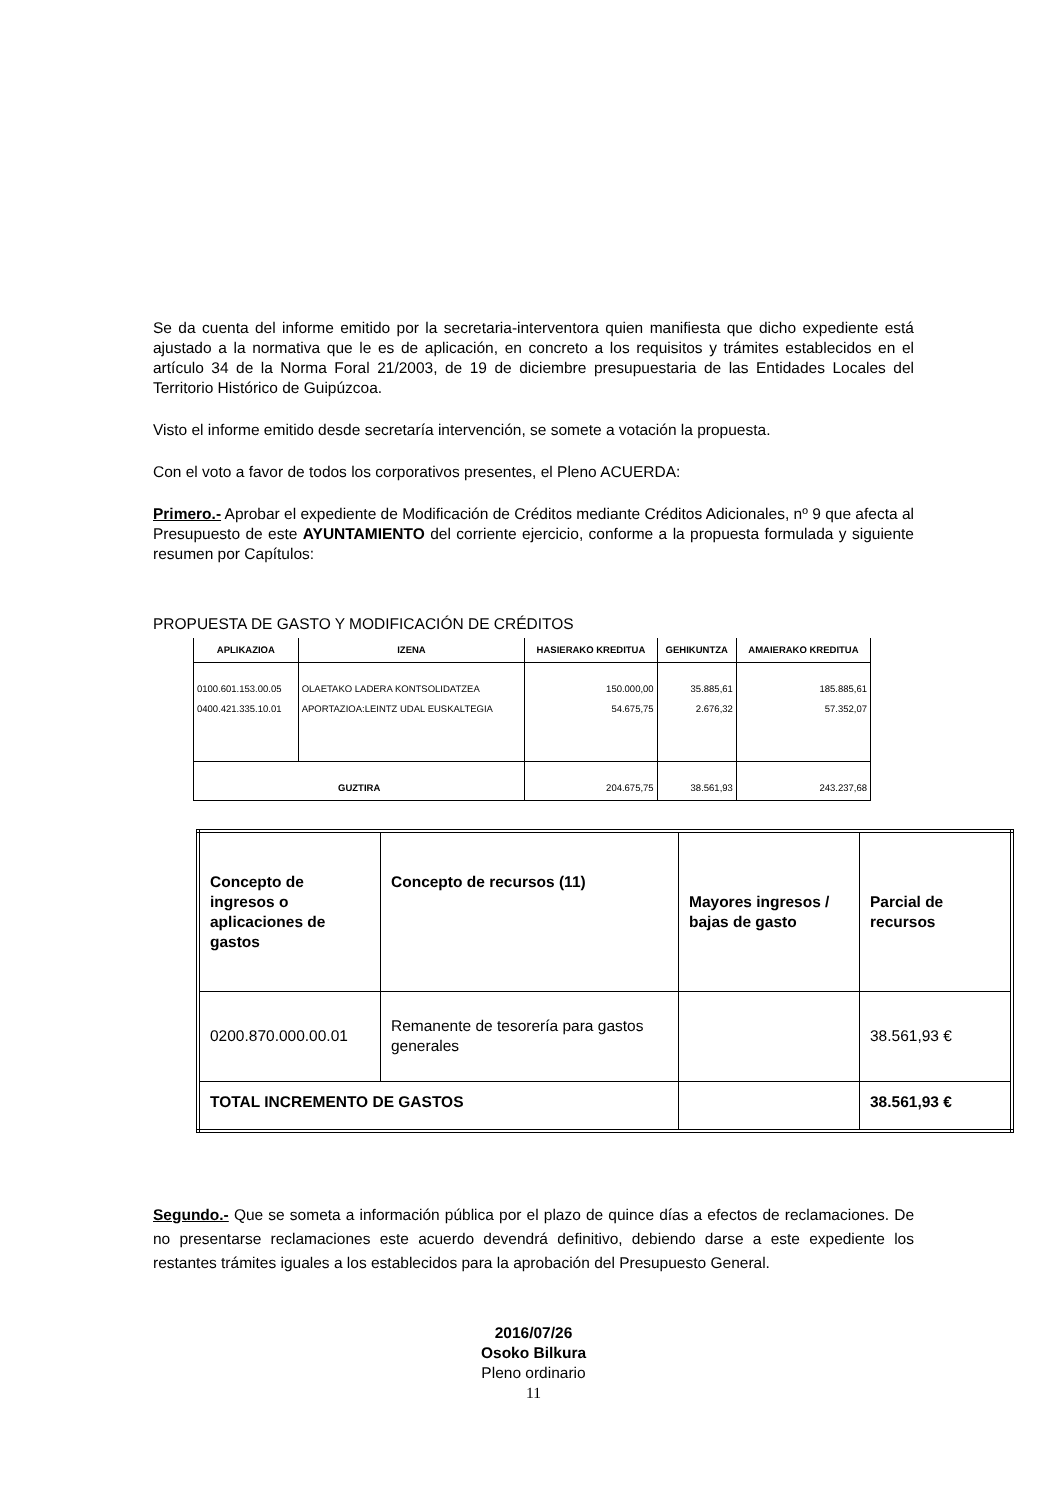Se da cuenta del informe emitido por la secretaria-interventora quien manifiesta que dicho expediente está ajustado a la normativa que le es de aplicación, en concreto a los requisitos y trámites establecidos en el artículo 34 de la Norma Foral 21/2003, de 19 de diciembre presupuestaria de las Entidades Locales del Territorio Histórico de Guipúzcoa.
Visto el informe emitido desde secretaría intervención, se somete a votación la propuesta.
Con el voto a favor de todos los corporativos presentes, el Pleno ACUERDA:
Primero.- Aprobar el expediente de Modificación de Créditos mediante Créditos Adicionales, nº 9 que afecta al Presupuesto de este AYUNTAMIENTO del corriente ejercicio, conforme a la propuesta formulada y siguiente resumen por Capítulos:
PROPUESTA DE GASTO Y MODIFICACIÓN DE CRÉDITOS
| APLIKAZIOA | IZENA | HASIERAKO KREDITUA | GEHIKUNTZA | AMAIERAKO KREDITUA |
| --- | --- | --- | --- | --- |
| 0100.601.153.00.05 0400.421.335.10.01 | OLAETAKO LADERA KONTSOLIDATZEA APORTAZIOA:LEINTZ UDAL EUSKALTEGIA | 150.000,00 54.675,75 | 35.885,61 2.676,32 | 185.885,61 57.352,07 |
| GUZTIRA | | 204.675,75 | 38.561,93 | 243.237,68 |
| Concepto de ingresos o aplicaciones de gastos | Concepto de recursos (11) | Mayores ingresos / bajas de gasto | Parcial de recursos |
| 0200.870.000.00.01 | Remanente de tesorería para gastos generales | | 38.561,93 € |
| TOTAL INCREMENTO DE GASTOS | | | 38.561,93 € |
Segundo.- Que se someta a información pública por el plazo de quince días a efectos de reclamaciones. De no presentarse reclamaciones este acuerdo devendrá definitivo, debiendo darse a este expediente los restantes trámites iguales a los establecidos para la aprobación del Presupuesto General.
2016/07/26
Osoko Bilkura
Pleno ordinario
11